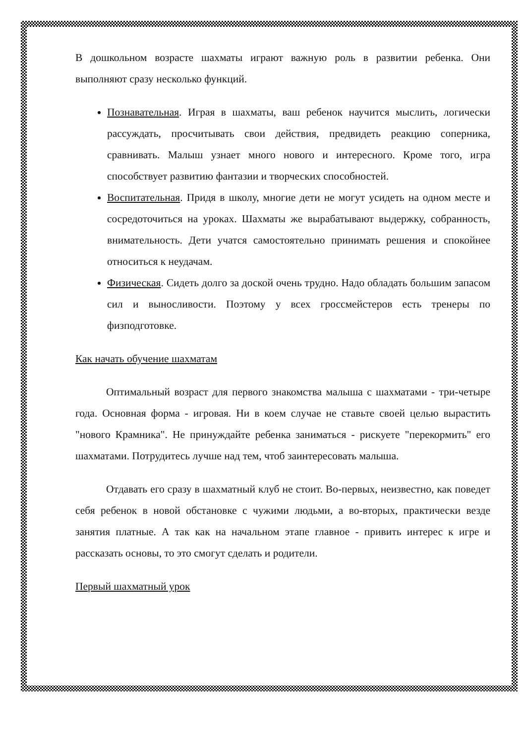В дошкольном возрасте шахматы играют важную роль в развитии ребенка. Они выполняют сразу несколько функций.
Познавательная. Играя в шахматы, ваш ребенок научится мыслить, логически рассуждать, просчитывать свои действия, предвидеть реакцию соперника, сравнивать. Малыш узнает много нового и интересного. Кроме того, игра способствует развитию фантазии и творческих способностей.
Воспитательная. Придя в школу, многие дети не могут усидеть на одном месте и сосредоточиться на уроках. Шахматы же вырабатывают выдержку, собранность, внимательность. Дети учатся самостоятельно принимать решения и спокойнее относиться к неудачам.
Физическая. Сидеть долго за доской очень трудно. Надо обладать большим запасом сил и выносливости. Поэтому у всех гроссмейстеров есть тренеры по физподготовке.
Как начать обучение шахматам
Оптимальный возраст для первого знакомства малыша с шахматами - три-четыре года. Основная форма - игровая. Ни в коем случае не ставьте своей целью вырастить "нового Крамника". Не принуждайте ребенка заниматься - рискуете "перекормить" его шахматами. Потрудитесь лучше над тем, чтоб заинтересовать малыша.
Отдавать его сразу в шахматный клуб не стоит. Во-первых, неизвестно, как поведет себя ребенок в новой обстановке с чужими людьми, а во-вторых, практически везде занятия платные. А так как на начальном этапе главное - привить интерес к игре и рассказать основы, то это смогут сделать и родители.
Первый шахматный урок